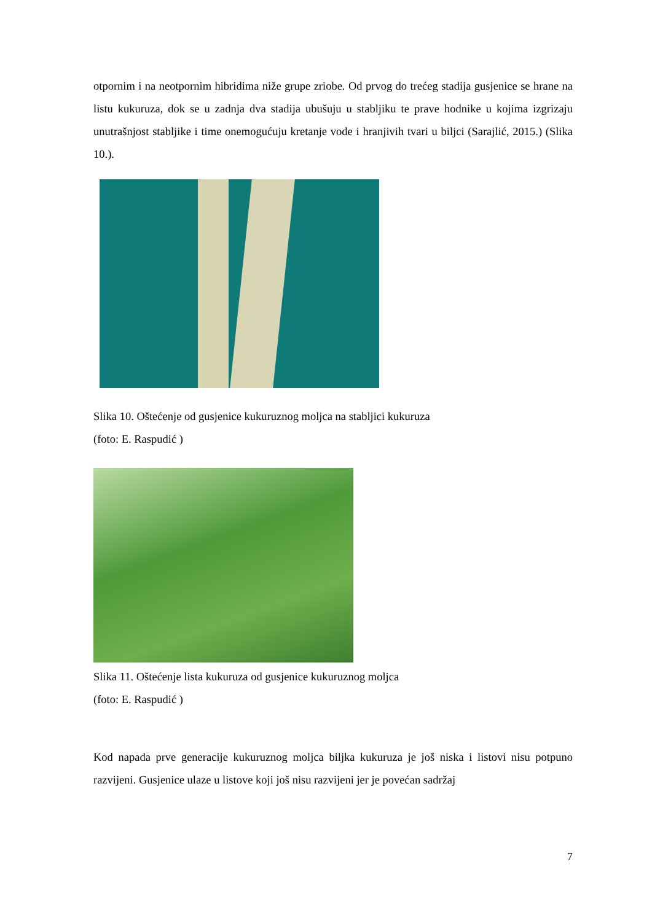otpornim i na neotpornim hibridima niže grupe zriobe. Od prvog do trećeg stadija gusjenice se hrane na listu kukuruza, dok se u zadnja dva stadija ubušuju u stabljiku te prave hodnike u kojima izgrizaju unutrašnjost stabljike i time onemogućuju kretanje vode i hranjivih tvari u biljci (Sarajlić, 2015.) (Slika 10.).
Slika 10. Oštećenje od gusjenice kukuruznog moljca na stabljici kukuruza
(foto: E. Raspudić )
Slika 11. Oštećenje lista kukuruza od gusjenice kukuruznog moljca
(foto: E. Raspudić )
Kod napada prve generacije kukuruznog moljca biljka kukuruza je još niska i listovi nisu potpuno razvijeni. Gusjenice ulaze u listove koji još nisu razvijeni jer je povećan sadržaj
7